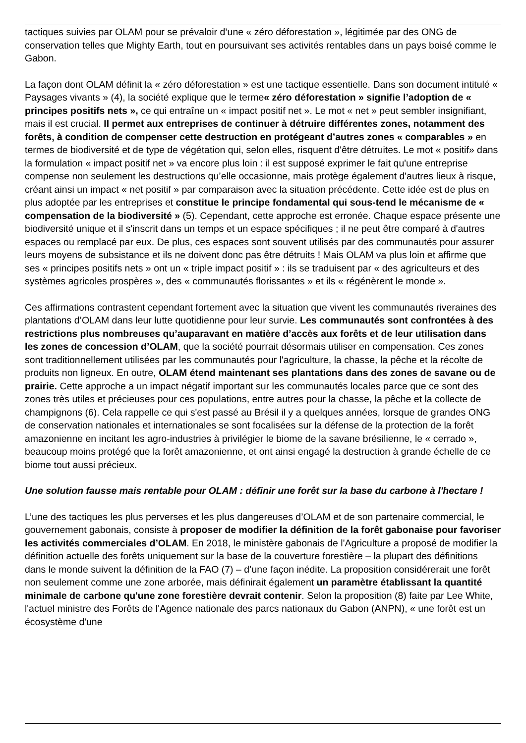tactiques suivies par OLAM pour se prévaloir d’une « zéro déforestation », légitimée par des ONG de conservation telles que Mighty Earth, tout en poursuivant ses activités rentables dans un pays boisé comme le Gabon.
La façon dont OLAM définit la « zéro déforestation » est une tactique essentielle. Dans son document intitulé « Paysages vivants » (4), la société explique que le terme« zéro déforestation » signifie l’adoption de « principes positifs nets », ce qui entraîne un « impact positif net ». Le mot « net » peut sembler insignifiant, mais il est crucial. Il permet aux entreprises de continuer à détruire différentes zones, notamment des forêts, à condition de compenser cette destruction en protégeant d’autres zones « comparables » en termes de biodiversité et de type de végétation qui, selon elles, risquent d'être détruites. Le mot « positif» dans la formulation « impact positif net » va encore plus loin : il est supposé exprimer le fait qu'une entreprise compense non seulement les destructions qu’elle occasionne, mais protège également d'autres lieux à risque, créant ainsi un impact « net positif » par comparaison avec la situation précédente. Cette idée est de plus en plus adoptée par les entreprises et constitue le principe fondamental qui sous-tend le mécanisme de « compensation de la biodiversité » (5). Cependant, cette approche est erronée. Chaque espace présente une biodiversité unique et il s'inscrit dans un temps et un espace spécifiques ; il ne peut être comparé à d'autres espaces ou remplacé par eux. De plus, ces espaces sont souvent utilisés par des communautés pour assurer leurs moyens de subsistance et ils ne doivent donc pas être détruits ! Mais OLAM va plus loin et affirme que ses « principes positifs nets » ont un « triple impact positif » : ils se traduisent par « des agriculteurs et des systèmes agricoles prospères », des « communautés florissantes » et ils « régénèrent le monde ».
Ces affirmations contrastent cependant fortement avec la situation que vivent les communautés riveraines des plantations d’OLAM dans leur lutte quotidienne pour leur survie. Les communautés sont confrontées à des restrictions plus nombreuses qu’auparavant en matière d’accès aux forêts et de leur utilisation dans les zones de concession d’OLAM, que la société pourrait désormais utiliser en compensation. Ces zones sont traditionnellement utilisées par les communautés pour l'agriculture, la chasse, la pêche et la récolte de produits non ligneux. En outre, OLAM étend maintenant ses plantations dans des zones de savane ou de prairie. Cette approche a un impact négatif important sur les communautés locales parce que ce sont des zones très utiles et précieuses pour ces populations, entre autres pour la chasse, la pêche et la collecte de champignons (6). Cela rappelle ce qui s'est passé au Brésil il y a quelques années, lorsque de grandes ONG de conservation nationales et internationales se sont focalisées sur la défense de la protection de la forêt amazonienne en incitant les agro-industries à privilégier le biome de la savane brésilienne, le « cerrado », beaucoup moins protégé que la forêt amazonienne, et ont ainsi engagé la destruction à grande échelle de ce biome tout aussi précieux.
Une solution fausse mais rentable pour OLAM : définir une forêt sur la base du carbone à l'hectare !
L’une des tactiques les plus perverses et les plus dangereuses d’OLAM et de son partenaire commercial, le gouvernement gabonais, consiste à proposer de modifier la définition de la forêt gabonaise pour favoriser les activités commerciales d’OLAM. En 2018, le ministère gabonais de l'Agriculture a proposé de modifier la définition actuelle des forêts uniquement sur la base de la couverture forestière – la plupart des définitions dans le monde suivent la définition de la FAO (7) – d’une façon inédite. La proposition considérerait une forêt non seulement comme une zone arborée, mais définirait également un paramètre établissant la quantité minimale de carbone qu'une zone forestière devrait contenir. Selon la proposition (8) faite par Lee White, l'actuel ministre des Forêts de l'Agence nationale des parcs nationaux du Gabon (ANPN), « une forêt est un écosystème d'une